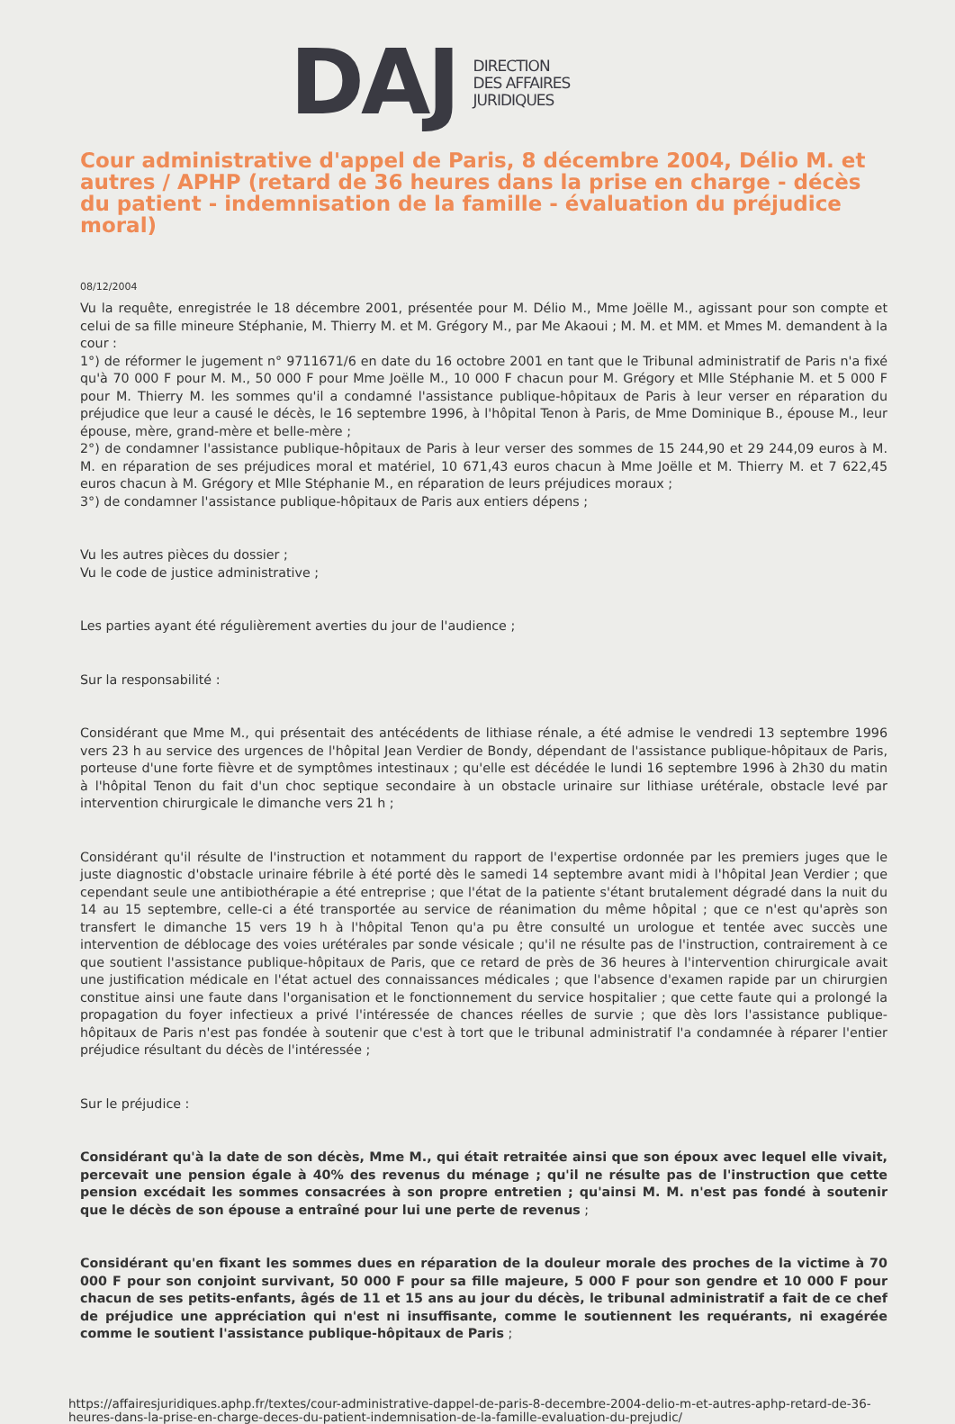DAJ
DIRECTION
DES AFFAIRES
JURIDIQUES
Cour administrative d'appel de Paris, 8 décembre 2004, Délio M. et autres / APHP (retard de 36 heures dans la prise en charge - décès du patient - indemnisation de la famille - évaluation du préjudice moral)
08/12/2004
Vu la requête, enregistrée le 18 décembre 2001, présentée pour M. Délio M., Mme Joëlle M., agissant pour son compte et celui de sa fille mineure Stéphanie, M. Thierry M. et M. Grégory M., par Me Akaoui ; M. M. et MM. et Mmes M. demandent à la cour :
1°) de réformer le jugement n° 9711671/6 en date du 16 octobre 2001 en tant que le Tribunal administratif de Paris n'a fixé qu'à 70 000 F pour M. M., 50 000 F pour Mme Joëlle M., 10 000 F chacun pour M. Grégory et Mlle Stéphanie M. et 5 000 F pour M. Thierry M. les sommes qu'il a condamné l'assistance publique-hôpitaux de Paris à leur verser en réparation du préjudice que leur a causé le décès, le 16 septembre 1996, à l'hôpital Tenon à Paris, de Mme Dominique B., épouse M., leur épouse, mère, grand-mère et belle-mère ;
2°) de condamner l'assistance publique-hôpitaux de Paris à leur verser des sommes de 15 244,90 et 29 244,09 euros à M. M. en réparation de ses préjudices moral et matériel, 10 671,43 euros chacun à Mme Joëlle et M. Thierry M. et 7 622,45 euros chacun à M. Grégory et Mlle Stéphanie M., en réparation de leurs préjudices moraux ;
3°) de condamner l'assistance publique-hôpitaux de Paris aux entiers dépens ;
Vu les autres pièces du dossier ;
Vu le code de justice administrative ;
Les parties ayant été régulièrement averties du jour de l'audience ;
Sur la responsabilité :
Considérant que Mme M., qui présentait des antécédents de lithiase rénale, a été admise le vendredi 13 septembre 1996 vers 23 h au service des urgences de l'hôpital Jean Verdier de Bondy, dépendant de l'assistance publique-hôpitaux de Paris, porteuse d'une forte fièvre et de symptômes intestinaux ; qu'elle est décédée le lundi 16 septembre 1996 à 2h30 du matin à l'hôpital Tenon du fait d'un choc septique secondaire à un obstacle urinaire sur lithiase urétérale, obstacle levé par intervention chirurgicale le dimanche vers 21 h ;
Considérant qu'il résulte de l'instruction et notamment du rapport de l'expertise ordonnée par les premiers juges que le juste diagnostic d'obstacle urinaire fébrile à été porté dès le samedi 14 septembre avant midi à l'hôpital Jean Verdier ; que cependant seule une antibiothérapie a été entreprise ; que l'état de la patiente s'étant brutalement dégradé dans la nuit du 14 au 15 septembre, celle-ci a été transportée au service de réanimation du même hôpital ; que ce n'est qu'après son transfert le dimanche 15 vers 19 h à l'hôpital Tenon qu'a pu être consulté un urologue et tentée avec succès une intervention de déblocage des voies urétérales par sonde vésicale ; qu'il ne résulte pas de l'instruction, contrairement à ce que soutient l'assistance publique-hôpitaux de Paris, que ce retard de près de 36 heures à l'intervention chirurgicale avait une justification médicale en l'état actuel des connaissances médicales ; que l'absence d'examen rapide par un chirurgien constitue ainsi une faute dans l'organisation et le fonctionnement du service hospitalier ; que cette faute qui a prolongé la propagation du foyer infectieux a privé l'intéressée de chances réelles de survie ; que dès lors l'assistance publique-hôpitaux de Paris n'est pas fondée à soutenir que c'est à tort que le tribunal administratif l'a condamnée à réparer l'entier préjudice résultant du décès de l'intéressée ;
Sur le préjudice :
Considérant qu'à la date de son décès, Mme M., qui était retraitée ainsi que son époux avec lequel elle vivait, percevait une pension égale à 40% des revenus du ménage ; qu'il ne résulte pas de l'instruction que cette pension excédait les sommes consacrées à son propre entretien ; qu'ainsi M. M. n'est pas fondé à soutenir que le décès de son épouse a entraîné pour lui une perte de revenus ;
Considérant qu'en fixant les sommes dues en réparation de la douleur morale des proches de la victime à 70 000 F pour son conjoint survivant, 50 000 F pour sa fille majeure, 5 000 F pour son gendre et 10 000 F pour chacun de ses petits-enfants, âgés de 11 et 15 ans au jour du décès, le tribunal administratif a fait de ce chef de préjudice une appréciation qui n'est ni insuffisante, comme le soutiennent les requérants, ni exagérée comme le soutient l'assistance publique-hôpitaux de Paris ;
https://affairesjuridiques.aphp.fr/textes/cour-administrative-dappel-de-paris-8-decembre-2004-delio-m-et-autres-aphp-retard-de-36-heures-dans-la-prise-en-charge-deces-du-patient-indemnisation-de-la-famille-evaluation-du-prejudic/